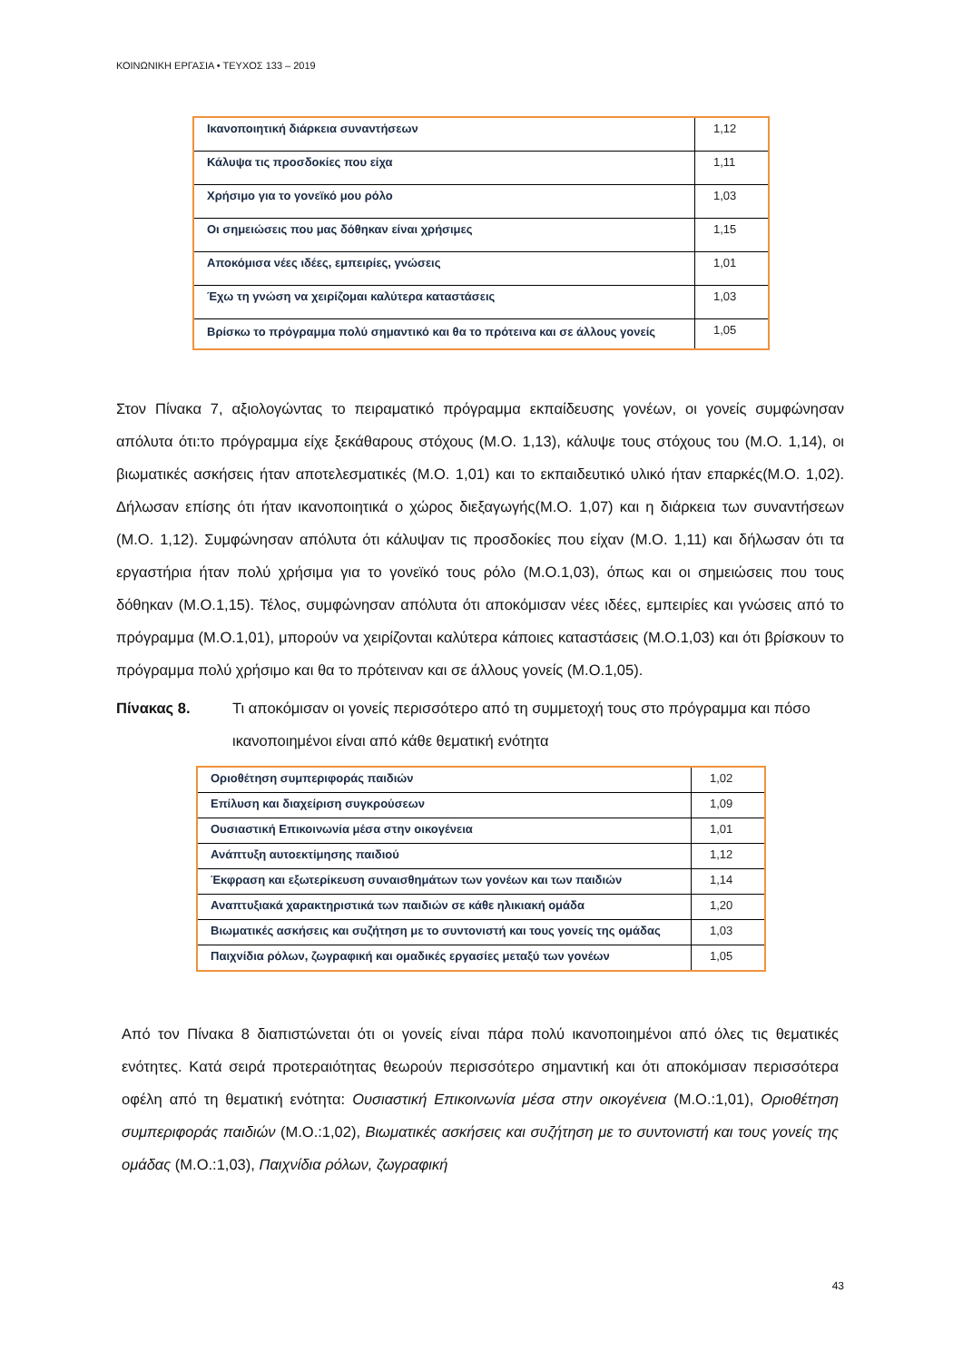ΚΟΙΝΩΝΙΚΗ ΕΡΓΑΣΙΑ • ΤΕΥΧΟΣ 133 – 2019
| Ικανοποιητική διάρκεια συναντήσεων | 1,12 |
| Κάλυψα τις προσδοκίες που είχα | 1,11 |
| Χρήσιμο για το γονεϊκό μου ρόλο | 1,03 |
| Οι σημειώσεις που μας δόθηκαν είναι χρήσιμες | 1,15 |
| Αποκόμισα νέες ιδέες, εμπειρίες, γνώσεις | 1,01 |
| Έχω τη γνώση να χειρίζομαι καλύτερα καταστάσεις | 1,03 |
| Βρίσκω το πρόγραμμα πολύ σημαντικό και θα το πρότεινα και σε άλλους γονείς | 1,05 |
Στον Πίνακα 7, αξιολογώντας το πειραματικό πρόγραμμα εκπαίδευσης γονέων, οι γονείς συμφώνησαν απόλυτα ότι:το πρόγραμμα είχε ξεκάθαρους στόχους (Μ.Ο. 1,13), κάλυψε τους στόχους του (Μ.Ο. 1,14), οι βιωματικές ασκήσεις ήταν αποτελεσματικές (Μ.Ο. 1,01) και το εκπαιδευτικό υλικό ήταν επαρκές(Μ.Ο. 1,02). Δήλωσαν επίσης ότι ήταν ικανοποιητικά ο χώρος διεξαγωγής(Μ.Ο. 1,07) και η διάρκεια των συναντήσεων (Μ.Ο. 1,12). Συμφώνησαν απόλυτα ότι κάλυψαν τις προσδοκίες που είχαν (Μ.Ο. 1,11) και δήλωσαν ότι τα εργαστήρια ήταν πολύ χρήσιμα για το γονεϊκό τους ρόλο (Μ.Ο.1,03), όπως και οι σημειώσεις που τους δόθηκαν (Μ.Ο.1,15). Τέλος, συμφώνησαν απόλυτα ότι αποκόμισαν νέες ιδέες, εμπειρίες και γνώσεις από το πρόγραμμα (Μ.Ο.1,01), μπορούν να χειρίζονται καλύτερα κάποιες καταστάσεις (Μ.Ο.1,03) και ότι βρίσκουν το πρόγραμμα πολύ χρήσιμο και θα το πρότειναν και σε άλλους γονείς (Μ.Ο.1,05).
Πίνακας 8. Τι αποκόμισαν οι γονείς περισσότερο από τη συμμετοχή τους στο πρόγραμμα και πόσο ικανοποιημένοι είναι από κάθε θεματική ενότητα
| Οριοθέτηση συμπεριφοράς παιδιών | 1,02 |
| Επίλυση και διαχείριση συγκρούσεων | 1,09 |
| Ουσιαστική Επικοινωνία μέσα στην οικογένεια | 1,01 |
| Ανάπτυξη αυτοεκτίμησης παιδιού | 1,12 |
| Έκφραση και εξωτερίκευση συναισθημάτων των γονέων και των παιδιών | 1,14 |
| Αναπτυξιακά χαρακτηριστικά των παιδιών σε κάθε ηλικιακή ομάδα | 1,20 |
| Βιωματικές ασκήσεις και συζήτηση με το συντονιστή και τους γονείς της ομάδας | 1,03 |
| Παιχνίδια ρόλων, ζωγραφική και ομαδικές εργασίες μεταξύ των γονέων | 1,05 |
Από τον Πίνακα 8 διαπιστώνεται ότι οι γονείς είναι πάρα πολύ ικανοποιημένοι από όλες τις θεματικές ενότητες. Κατά σειρά προτεραιότητας θεωρούν περισσότερο σημαντική και ότι αποκόμισαν περισσότερα οφέλη από τη θεματική ενότητα: Ουσιαστική Επικοινωνία μέσα στην οικογένεια (Μ.Ο.:1,01), Οριοθέτηση συμπεριφοράς παιδιών (Μ.Ο.:1,02), Βιωματικές ασκήσεις και συζήτηση με το συντονιστή και τους γονείς της ομάδας (Μ.Ο.:1,03), Παιχνίδια ρόλων, ζωγραφική
43